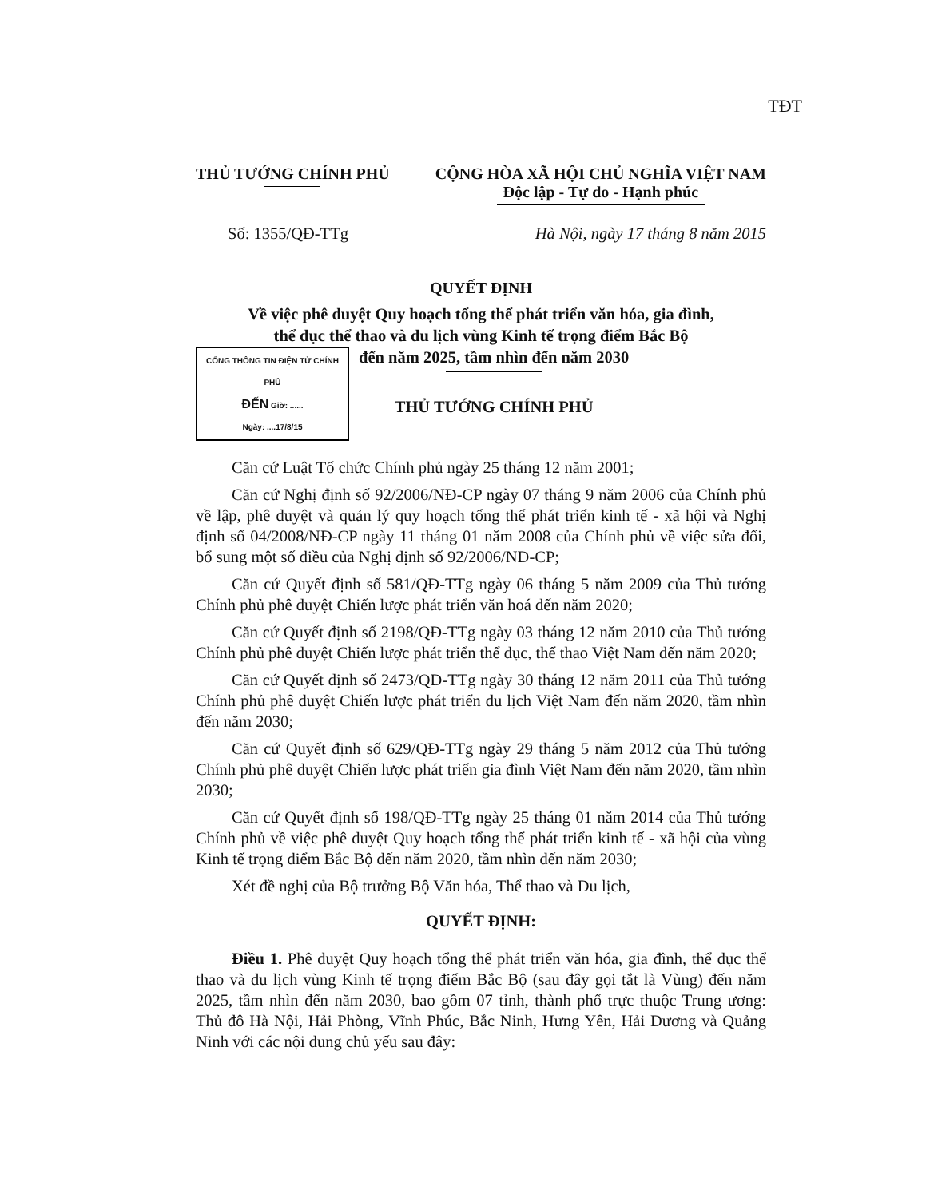TĐT
THỦ TƯỚNG CHÍNH PHỦ CỘNG HÒA XÃ HỘI CHỦ NGHĨA VIỆT NAM
Độc lập - Tự do - Hạnh phúc
Số: 1355/QĐ-TTg Hà Nội, ngày 17 tháng 8 năm 2015
QUYẾT ĐỊNH
Về việc phê duyệt Quy hoạch tổng thể phát triển văn hóa, gia đình,
thể dục thể thao và du lịch vùng Kinh tế trọng điểm Bắc Bộ
CỔNG THÔNG TIN ĐIỆN TỬ CHÍNH PHỦ
ĐẾN Giờ: ......
Ngày: ....17/8/15
đến năm 2025, tầm nhìn đến năm 2030
THỦ TƯỚNG CHÍNH PHỦ
Căn cứ Luật Tổ chức Chính phủ ngày 25 tháng 12 năm 2001;
Căn cứ Nghị định số 92/2006/NĐ-CP ngày 07 tháng 9 năm 2006 của Chính phủ về lập, phê duyệt và quản lý quy hoạch tổng thể phát triển kinh tế - xã hội và Nghị định số 04/2008/NĐ-CP ngày 11 tháng 01 năm 2008 của Chính phủ về việc sửa đổi, bổ sung một số điều của Nghị định số 92/2006/NĐ-CP;
Căn cứ Quyết định số 581/QĐ-TTg ngày 06 tháng 5 năm 2009 của Thủ tướng Chính phủ phê duyệt Chiến lược phát triển văn hoá đến năm 2020;
Căn cứ Quyết định số 2198/QĐ-TTg ngày 03 tháng 12 năm 2010 của Thủ tướng Chính phủ phê duyệt Chiến lược phát triển thể dục, thể thao Việt Nam đến năm 2020;
Căn cứ Quyết định số 2473/QĐ-TTg ngày 30 tháng 12 năm 2011 của Thủ tướng Chính phủ phê duyệt Chiến lược phát triển du lịch Việt Nam đến năm 2020, tầm nhìn đến năm 2030;
Căn cứ Quyết định số 629/QĐ-TTg ngày 29 tháng 5 năm 2012 của Thủ tướng Chính phủ phê duyệt Chiến lược phát triển gia đình Việt Nam đến năm 2020, tầm nhìn 2030;
Căn cứ Quyết định số 198/QĐ-TTg ngày 25 tháng 01 năm 2014 của Thủ tướng Chính phủ về việc phê duyệt Quy hoạch tổng thể phát triển kinh tế - xã hội của vùng Kinh tế trọng điểm Bắc Bộ đến năm 2020, tầm nhìn đến năm 2030;
Xét đề nghị của Bộ trưởng Bộ Văn hóa, Thể thao và Du lịch,
QUYẾT ĐỊNH:
Điều 1. Phê duyệt Quy hoạch tổng thể phát triển văn hóa, gia đình, thể dục thể thao và du lịch vùng Kinh tế trọng điểm Bắc Bộ (sau đây gọi tắt là Vùng) đến năm 2025, tầm nhìn đến năm 2030, bao gồm 07 tỉnh, thành phố trực thuộc Trung ương: Thủ đô Hà Nội, Hải Phòng, Vĩnh Phúc, Bắc Ninh, Hưng Yên, Hải Dương và Quảng Ninh với các nội dung chủ yếu sau đây: